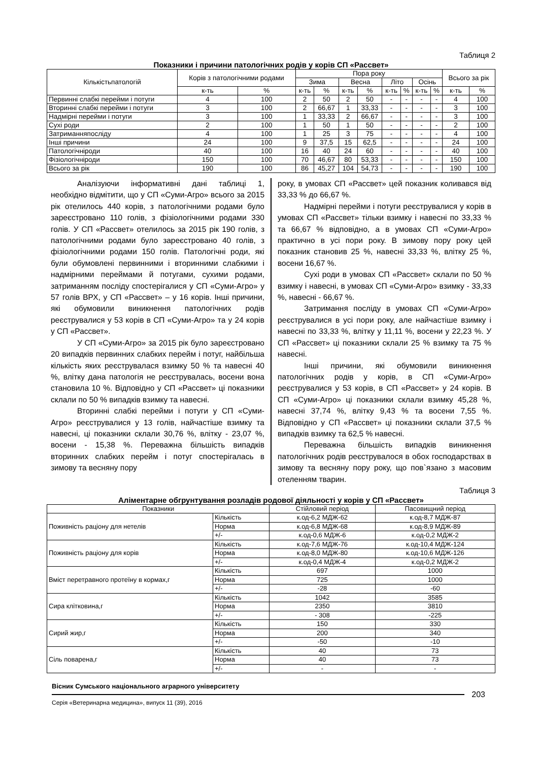Таблиця 2
Показники і причини патологічних родів у корів СП «Рассвет»
| Кількістьпатологій | Корів з патологічними родами | | Пора року | | | | | | | | Всього за рік | |
| --- | --- | --- | --- | --- | --- | --- | --- | --- | --- | --- | --- | --- |
| | | | Зима | | Весна | | Літо | | Осінь | | | |
| | к-ть | % | к-ть | % | к-ть | % | к-ть | % | к-ть | % | к-ть | % |
| Первинні слабкі перейми і потуги | 4 | 100 | 2 | 50 | 2 | 50 | - | - | - | - | 4 | 100 |
| Вторинні слабкі перейми і потуги | 3 | 100 | 2 | 66,67 | 1 | 33,33 | - | - | - | - | 3 | 100 |
| Надмірні перейми і потуги | 3 | 100 | 1 | 33,33 | 2 | 66,67 | - | - | - | - | 3 | 100 |
| Сухі роди | 2 | 100 | 1 | 50 | 1 | 50 | - | - | - | - | 2 | 100 |
| Затриманняпосліду | 4 | 100 | 1 | 25 | 3 | 75 | - | - | - | - | 4 | 100 |
| Інші причини | 24 | 100 | 9 | 37,5 | 15 | 62,5 | - | - | - | - | 24 | 100 |
| Патологічніроди | 40 | 100 | 16 | 40 | 24 | 60 | - | - | - | - | 40 | 100 |
| Фізіологічніроди | 150 | 100 | 70 | 46,67 | 80 | 53,33 | - | - | - | - | 150 | 100 |
| Всього за рік | 190 | 100 | 86 | 45,27 | 104 | 54,73 | - | - | - | - | 190 | 100 |
Аналізуючи інформативні дані таблиці 1, необхідно відмітити, що у СП «Суми-Агро» всього за 2015 рік отелилось 440 корів, з патологічними родами було зареєстровано 110 голів, з фізіологічними родами 330 голів. У СП «Рассвет» отелилось за 2015 рік 190 голів, з патологічними родами було зареєстровано 40 голів, з фізіологічними родами 150 голів. Патологічні роди, які були обумовлені первинними і вторинними слабкими і надмірними переймами й потугами, сухими родами, затриманням посліду спостерігалися у СП «Суми-Агро» у 57 голів ВРХ, у СП «Рассвет» – у 16 корів. Інші причини, які обумовили виникнення патологічних родів реєструвалися у 53 корів в СП «Суми-Агро» та у 24 корів у СП «Рассвет».
У СП «Суми-Агро» за 2015 рік було зареєстровано 20 випадків первинних слабких перейм і потуг, найбільша кількість яких реєструвалася взимку 50 % та навесні 40 %, влітку дана патологія не реєструвалась, восени вона становила 10 %. Відповідно у СП «Рассвет» ці показники склали по 50 % випадків взимку та навесні.
Вторинні слабкі перейми і потуги у СП «Суми-Агро» реєструвалися у 13 голів, найчастіше взимку та навесні, ці показники склали 30,76 %, влітку - 23,07 %, восени - 15,38 %. Переважна більшість випадків вторинних слабких перейм і потуг спостерігалась в зимову та весняну пору
року, в умовах СП «Рассвет» цей показник коливався від 33,33 % до 66,67 %.
Надмірні перейми і потуги реєструвалися у корів в умовах СП «Рассвет» тільки взимку і навесні по 33,33 % та 66,67 % відповідно, а в умовах СП «Суми-Агро» практично в усі пори року. В зимову пору року цей показник становив 25 %, навесні 33,33 %, влітку 25 %, восени 16,67 %.
Сухі роди в умовах СП «Рассвет» склали по 50 % взимку і навесні, в умовах СП «Суми-Агро» взимку - 33,33 %, навесні - 66,67 %.
Затримання посліду в умовах СП «Суми-Агро» реєструвалися в усі пори року, але найчастіше взимку і навесні по 33,33 %, влітку у 11,11 %, восени у 22,23 %. У СП «Рассвет» ці показники склали 25 % взимку та 75 % навесні.
Інші причини, які обумовили виникнення патологічних родів у корів, в СП «Суми-Агро» реєструвалися у 53 корів, в СП «Рассвет» у 24 корів. В СП «Суми-Агро» ці показники склали взимку 45,28 %, навесні 37,74 %, влітку 9,43 % та восени 7,55 %. Відповідно у СП «Рассвет» ці показники склали 37,5 % випадків взимку та 62,5 % навесні.
Переважна більшість випадків виникнення патологічних родів реєструвалося в обох господарствах в зимову та весняну пору року, що пов`язано з масовим отеленням тварин.
Таблиця 3
Аліментарне обгрунтування розладів родової діяльності у корів у СП «Рассвет»
| Показники | | Стійловий період | Пасовищний період |
| --- | --- | --- | --- |
| Поживність раціону для нетелів | Кількість | к.од-6,2 МДЖ-62 | к.од-8,7 МДЖ-87 |
| | Норма | к.од-6,8 МДЖ-68 | к.од-8,9 МДЖ-89 |
| | +/- | к.од-0,6 МДЖ-6 | к.од-0,2 МДЖ-2 |
| Поживність раціону для корів | Кількість | к.од-7,6 МДЖ-76 | к.од-10,4 МДЖ-124 |
| | Норма | к.од-8,0 МДЖ-80 | к.од-10,6 МДЖ-126 |
| | +/- | к.од-0,4 МДЖ-4 | к.од-0,2 МДЖ-2 |
| Вміст перетравного протеїну в кормах,г | Кількість | 697 | 1000 |
| | Норма | 725 | 1000 |
| | +/- | -28 | -60 |
| Сира клітковина,г | Кількість | 1042 | 3585 |
| | Норма | 2350 | 3810 |
| | +/- | - 308 | -225 |
| Сирий жир,г | Кількість | 150 | 330 |
| | Норма | 200 | 340 |
| | +/- | -50 | -10 |
| Сіль поварена,г | Кількість | 40 | 73 |
| | Норма | 40 | 73 |
| | +/- | - | - |
Вісник Сумського національного аграрного університету
203
Серія «Ветеринарна медицина», випуск 11 (39), 2016